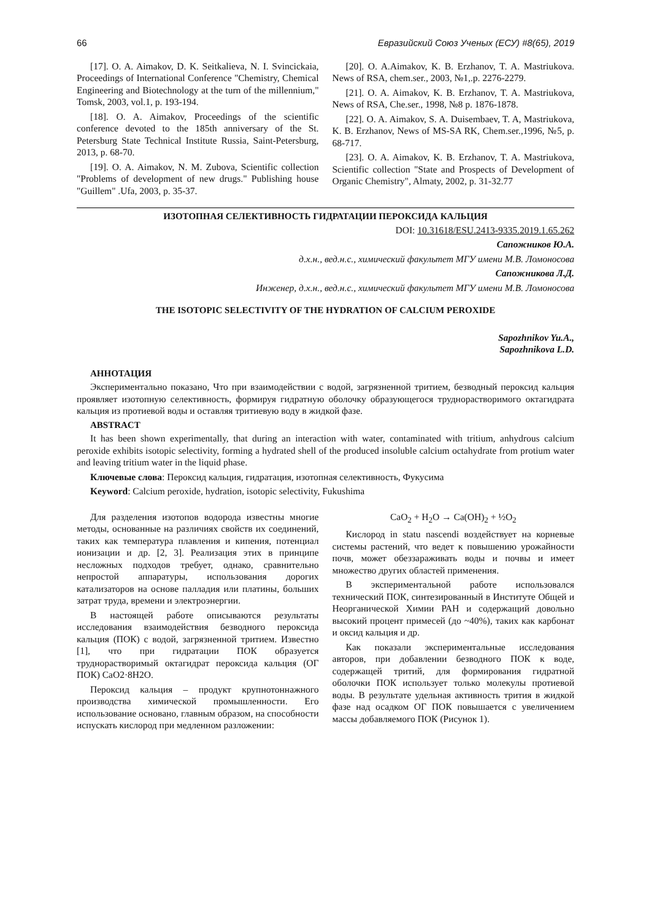66 Евразийский Союз Ученых (ЕСУ) #8(65), 2019
[17]. O. A. Aimakov, D. K. Seitkalieva, N. I. Svincickaia, Proceedings of International Conference "Chemistry, Chemical Engineering and Biotechnology at the turn of the millennium," Tomsk, 2003, vol.1, p. 193-194.
[18]. O. A. Aimakov, Proceedings of the scientific conference devoted to the 185th anniversary of the St. Petersburg State Technical Institute Russia, Saint-Petersburg, 2013, p. 68-70.
[19]. O. A. Aimakov, N. M. Zubova, Scientific collection "Problems of development of new drugs." Publishing house "Guillem" .Ufa, 2003, p. 35-37.
[20]. O. A.Aimakov, K. B. Erzhanov, T. A. Mastriukova. News of RSA, chem.ser., 2003, №1,.p. 2276-2279.
[21]. O. A. Aimakov, K. B. Erzhanov, T. A. Mastriukova, News of RSA, Che.ser., 1998, №8 p. 1876-1878.
[22]. O. A. Aimakov, S. A. Duisembaev, T. A, Mastriukova, K. B. Erzhanov, News of MS-SA RK, Chem.ser.,1996, №5, p. 68-717.
[23]. O. A. Aimakov, K. B. Erzhanov, T. A. Mastriukova, Scientific collection "State and Prospects of Development of Organic Chemistry", Almaty, 2002, p. 31-32.77
ИЗОТОПНАЯ СЕЛЕКТИВНОСТЬ ГИДРАТАЦИИ ПЕРОКСИДА КАЛЬЦИЯ
DOI: 10.31618/ESU.2413-9335.2019.1.65.262
Сапожников Ю.А.
д.х.н., вед.н.с., химический факультет МГУ имени М.В. Ломоносова
Сапожникова Л.Д.
Инженер, д.х.н., вед.н.с., химический факультет МГУ имени М.В. Ломоносова
THE ISOTOPIC SELECTIVITY OF THE HYDRATION OF CALCIUM PEROXIDE
Sapozhnikov Yu.A.,
Sapozhnikova L.D.
АННОТАЦИЯ
Экспериментально показано, Что при взаимодействии с водой, загрязненной тритием, безводный пероксид кальция проявляет изотопную селективность, формируя гидратную оболочку образующегося труднорастворимого октагидрата кальция из протиевой воды и оставляя тритиевую воду в жидкой фазе.
ABSTRACT
It has been shown experimentally, that during an interaction with water, contaminated with tritium, anhydrous calcium peroxide exhibits isotopic selectivity, forming a hydrated shell of the produced insoluble calcium octahydrate from protium water and leaving tritium water in the liquid phase.
Ключевые слова: Пероксид кальция, гидратация, изотопная селективность, Фукусима
Keyword: Calcium peroxide, hydration, isotopic selectivity, Fukushima
Для разделения изотопов водорода известны многие методы, основанные на различиях свойств их соединений, таких как температура плавления и кипения, потенциал ионизации и др. [2, 3]. Реализация этих в принципе несложных подходов требует, однако, сравнительно непростой аппаратуры, использования дорогих катализаторов на основе палладия или платины, больших затрат труда, времени и электроэнергии.
В настоящей работе описываются результаты исследования взаимодействия безводного пероксида кальция (ПОК) с водой, загрязненной тритием. Известно [1], что при гидратации ПОК образуется труднорастворимый октагидрат пероксида кальция (ОГ ПОК) CaO2·8H2O.
Пероксид кальция – продукт крупнотоннажного производства химической промышленности. Его использование основано, главным образом, на способности испускать кислород при медленном разложении:
CaO<sub>2</sub> + H<sub>2</sub>O → Ca(OH)<sub>2</sub> + ½O<sub>2</sub>
Кислород in statu nascendi воздействует на корневые системы растений, что ведет к повышению урожайности почв, может обеззараживать воды и почвы и имеет множество других областей применения.
В экспериментальной работе использовался технический ПОК, синтезированный в Институте Общей и Неорганической Химии РАН и содержащий довольно высокий процент примесей (до ~40%), таких как карбонат и оксид кальция и др.
Как показали экспериментальные исследования авторов, при добавлении безводного ПОК к воде, содержащей тритий, для формирования гидратной оболочки ПОК использует только молекулы протиевой воды. В результате удельная активность трития в жидкой фазе над осадком ОГ ПОК повышается с увеличением массы добавляемого ПОК (Рисунок 1).